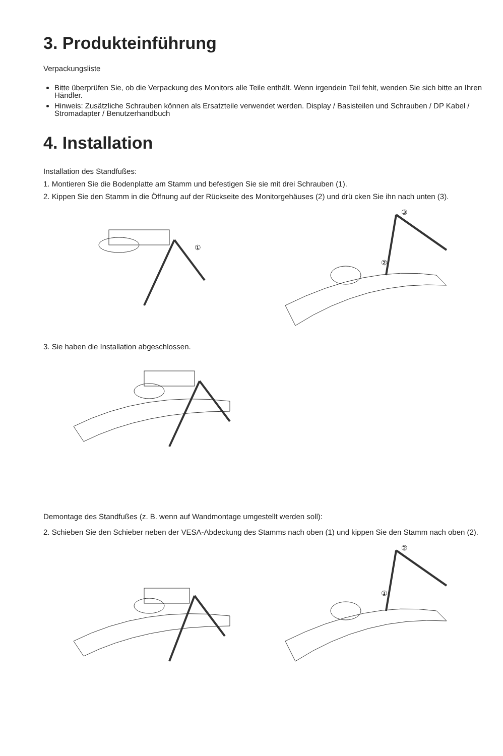3. Produkteinführung
Verpackungsliste
Bitte überprüfen Sie, ob die Verpackung des Monitors alle Teile enthält. Wenn irgendein Teil fehlt, wenden Sie sich bitte an Ihren Händler.
Hinweis: Zusätzliche Schrauben können als Ersatzteile verwendet werden. Display / Basisteilen und Schrauben / DP Kabel / Stromadapter / Benutzerhandbuch
4. Installation
Installation des Standfußes:
1. Montieren Sie die Bodenplatte am Stamm und befestigen Sie sie mit drei Schrauben (1).
2. Kippen Sie den Stamm in die Öffnung auf der Rückseite des Monitorgehäuses (2) und drü cken Sie ihn nach unten (3).
①
③
②
3. Sie haben die Installation abgeschlossen.
Demontage des Standfußes (z. B. wenn auf Wandmontage umgestellt werden soll):
2. Schieben Sie den Schieber neben der VESA-Abdeckung des Stamms nach oben (1) und kippen Sie den Stamm nach oben (2).
②
①